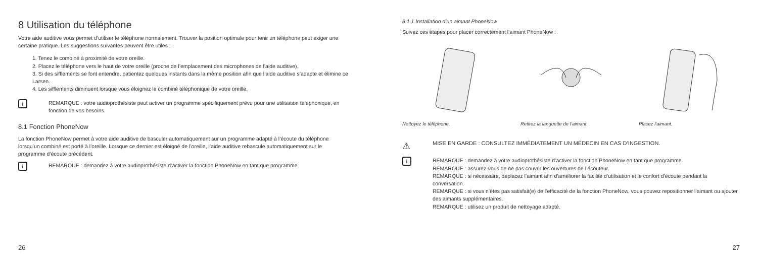8 Utilisation du téléphone
Votre aide auditive vous permet d’utiliser le téléphone normalement. Trouver la position optimale pour tenir un téléphone peut exiger une certaine pratique. Les suggestions suivantes peuvent être utiles :
1. Tenez le combiné à proximité de votre oreille.
2. Placez le téléphone vers le haut de votre oreille (proche de l’emplacement des microphones de l’aide auditive).
3. Si des sifflements se font entendre, patientez quelques instants dans la même position afin que l’aide auditive s’adapte et élimine ce Larsen.
4. Les sifflements diminuent lorsque vous éloignez le combiné téléphonique de votre oreille.
i
REMARQUE : votre audioprothésiste peut activer un programme spécifiquement prévu pour une utilisation téléphonique, en fonction de vos besoins.
8.1 Fonction PhoneNow
La fonction PhoneNow permet à votre aide auditive de basculer automatiquement sur un programme adapté à l’écoute du téléphone lorsqu’un combiné est porté à l’oreille. Lorsque ce dernier est éloigné de l’oreille, l’aide auditive rebascule automatiquement sur le programme d’écoute précédent.
i
REMARQUE : demandez à votre audioprothésiste d’activer la fonction PhoneNow en tant que programme.
26
8.1.1 Installation d’un aimant PhoneNow
Suivez ces étapes pour placer correctement l’aimant PhoneNow :
Nettoyez le téléphone. Retirez la languette de l’aimant.
Placez l’aimant.
⚠
MISE EN GARDE : CONSULTEZ IMMÉDIATEMENT UN MÉDECIN EN CAS D’INGESTION.
i
REMARQUE : demandez à votre audioprothésiste d’activer la fonction PhoneNow en tant que programme.
REMARQUE : assurez-vous de ne pas couvrir les ouvertures de l’écouteur.
REMARQUE : si nécessaire, déplacez l’aimant afin d’améliorer la facilité d’utilisation et le confort d’écoute pendant la conversation.
REMARQUE : si vous n’êtes pas satisfait(e) de l’efficacité de la fonction PhoneNow, vous pouvez repositionner l’aimant ou ajouter des aimants supplémentaires.
REMARQUE : utilisez un produit de nettoyage adapté.
27